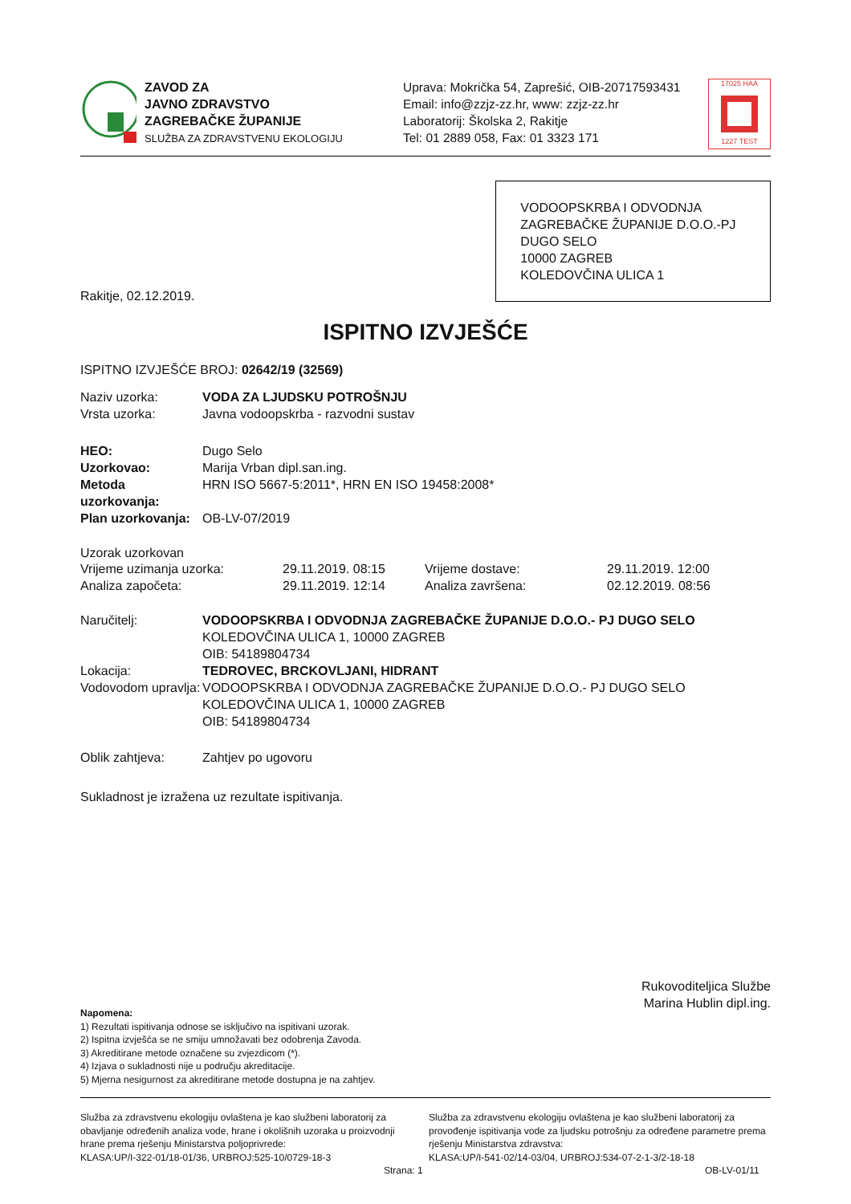ZAVOD ZA
JAVNO ZDRAVSTVO
ZAGREBAČKE ŽUPANIJE
SLUŽBA ZA ZDRAVSTVENU EKOLOGIJU
Uprava: Mokrička 54, Zaprešić, OIB-20717593431
Email: info@zzjz-zz.hr, www: zzjz-zz.hr
Laboratorij: Školska 2, Rakitje
Tel: 01 2889 058, Fax: 01 3323 171
17025 HAA
1227 TEST
Rakitje, 02.12.2019.
VODOOPSKRBA I ODVODNJA ZAGREBAČKE ŽUPANIJE D.O.O.-PJ DUGO SELO
10000 ZAGREB
KOLEDOVČINA ULICA 1
ISPITNO IZVJEŠĆE
ISPITNO IZVJEŠĆE BROJ: 02642/19 (32569)
Naziv uzorka: VODA ZA LJUDSKU POTROŠNJU
Vrsta uzorka: Javna vodoopskrba - razvodni sustav
HEO: Dugo Selo
Uzorkovao: Marija Vrban dipl.san.ing.
Metoda uzorkovanja: HRN ISO 5667-5:2011*, HRN EN ISO 19458:2008*
Plan uzorkovanja: OB-LV-07/2019
Uzorak uzorkovan
Vrijeme uzimanja uzorka: 29.11.2019. 08:15 Vrijeme dostave: 29.11.2019. 12:00
Analiza započeta: 29.11.2019. 12:14 Analiza završena: 02.12.2019. 08:56
Naručitelj: VODOOPSKRBA I ODVODNJA ZAGREBAČKE ŽUPANIJE D.O.O.- PJ DUGO SELO
KOLEDOVČINA ULICA 1, 10000 ZAGREB
OIB: 54189804734
Lokacija: TEDROVEC, BRCKOVLJANI, HIDRANT
Vodovodom upravlja: VODOOPSKRBA I ODVODNJA ZAGREBAČKE ŽUPANIJE D.O.O.- PJ DUGO SELO
KOLEDOVČINA ULICA 1, 10000 ZAGREB
OIB: 54189804734
Oblik zahtjeva: Zahtjev po ugovoru
Sukladnost je izražena uz rezultate ispitivanja.
Rukovoditeljica Službe
Marina Hublin dipl.ing.
Napomena:
1) Rezultati ispitivanja odnose se isključivo na ispitivani uzorak.
2) Ispitna izvješća se ne smiju umnožavati bez odobrenja Zavoda.
3) Akreditirane metode označene su zvjezdicom (*).
4) Izjava o sukladnosti nije u području akreditacije.
5) Mjerna nesigurnost za akreditirane metode dostupna je na zahtjev.
Služba za zdravstvenu ekologiju ovlaštena je kao službeni laboratorij za obavljanje određenih analiza vode, hrane i okolišnih uzoraka u proizvodnji hrane prema rješenju Ministarstva poljoprivrede:
KLASA:UP/I-322-01/18-01/36, URBROJ:525-10/0729-18-3
Služba za zdravstvenu ekologiju ovlaštena je kao službeni laboratorij za provođenje ispitivanja vode za ljudsku potrošnju za određene parametre prema rješenju Ministarstva zdravstva:
KLASA:UP/I-541-02/14-03/04, URBROJ:534-07-2-1-3/2-18-18
Strana: 1 OB-LV-01/11